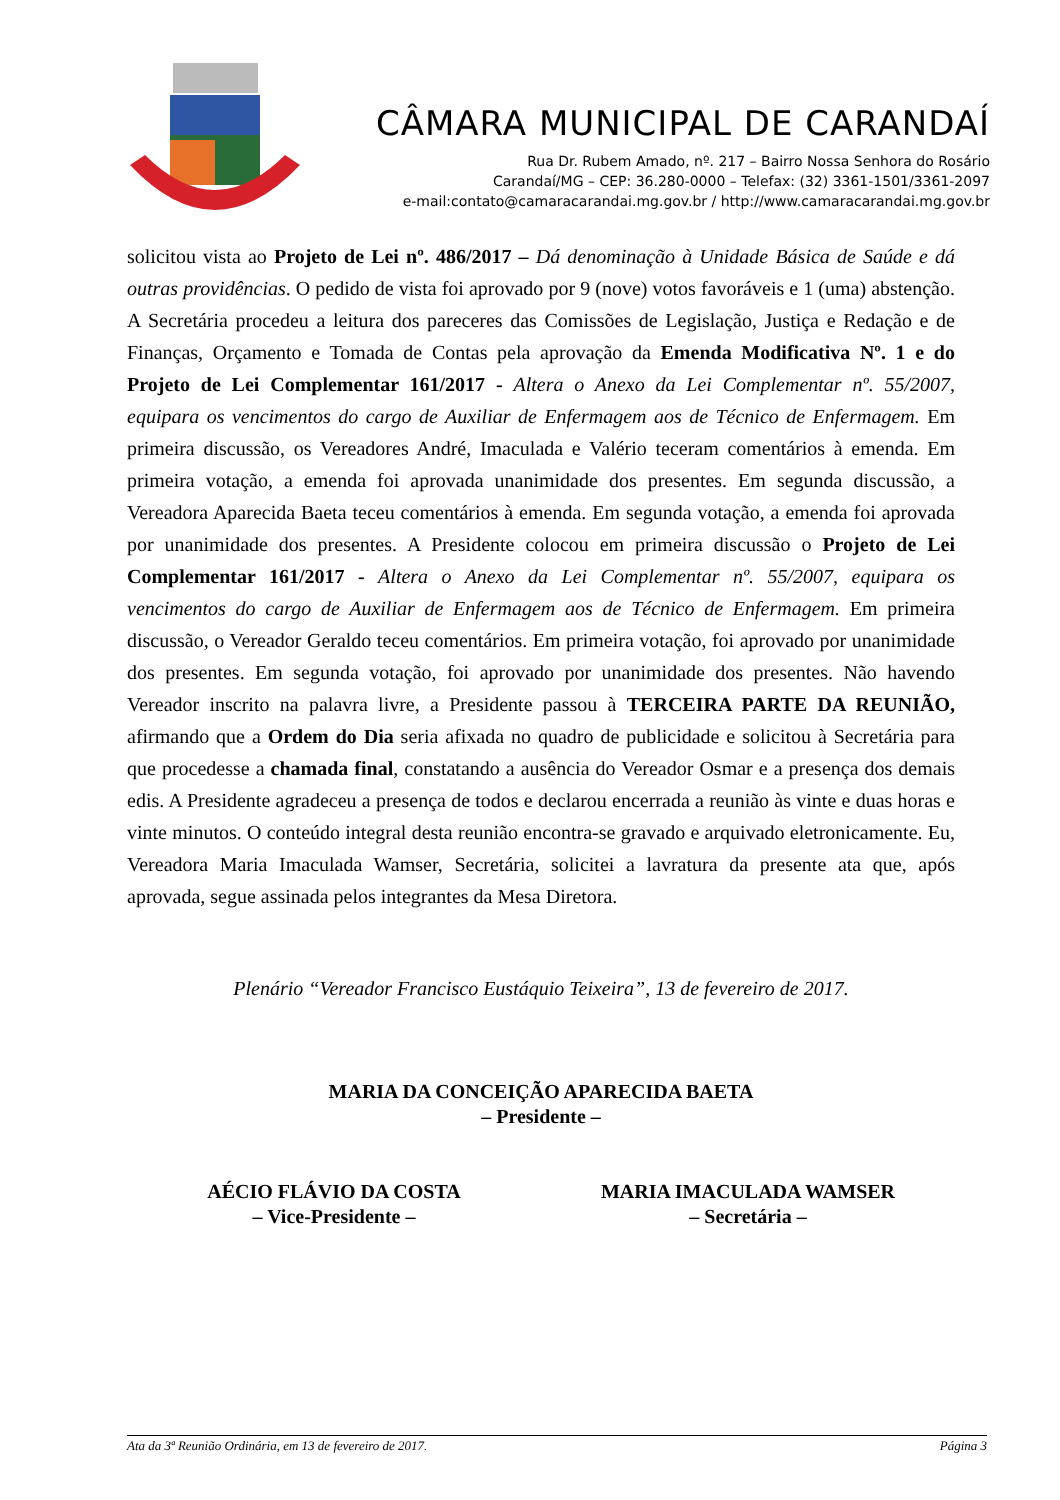CÂMARA MUNICIPAL DE CARANDAÍ
Rua Dr. Rubem Amado, nº. 217 – Bairro Nossa Senhora do Rosário
Carandaí/MG – CEP: 36.280-0000 – Telefax: (32) 3361-1501/3361-2097
e-mail:contato@camaracarandai.mg.gov.br / http://www.camaracarandai.mg.gov.br
solicitou vista ao Projeto de Lei nº. 486/2017 – Dá denominação à Unidade Básica de Saúde e dá outras providências. O pedido de vista foi aprovado por 9 (nove) votos favoráveis e 1 (uma) abstenção. A Secretária procedeu a leitura dos pareceres das Comissões de Legislação, Justiça e Redação e de Finanças, Orçamento e Tomada de Contas pela aprovação da Emenda Modificativa Nº. 1 e do Projeto de Lei Complementar 161/2017 - Altera o Anexo da Lei Complementar nº. 55/2007, equipara os vencimentos do cargo de Auxiliar de Enfermagem aos de Técnico de Enfermagem. Em primeira discussão, os Vereadores André, Imaculada e Valério teceram comentários à emenda. Em primeira votação, a emenda foi aprovada unanimidade dos presentes. Em segunda discussão, a Vereadora Aparecida Baeta teceu comentários à emenda. Em segunda votação, a emenda foi aprovada por unanimidade dos presentes. A Presidente colocou em primeira discussão o Projeto de Lei Complementar 161/2017 - Altera o Anexo da Lei Complementar nº. 55/2007, equipara os vencimentos do cargo de Auxiliar de Enfermagem aos de Técnico de Enfermagem. Em primeira discussão, o Vereador Geraldo teceu comentários. Em primeira votação, foi aprovado por unanimidade dos presentes. Em segunda votação, foi aprovado por unanimidade dos presentes. Não havendo Vereador inscrito na palavra livre, a Presidente passou à TERCEIRA PARTE DA REUNIÃO, afirmando que a Ordem do Dia seria afixada no quadro de publicidade e solicitou à Secretária para que procedesse a chamada final, constatando a ausência do Vereador Osmar e a presença dos demais edis. A Presidente agradeceu a presença de todos e declarou encerrada a reunião às vinte e duas horas e vinte minutos. O conteúdo integral desta reunião encontra-se gravado e arquivado eletronicamente. Eu, Vereadora Maria Imaculada Wamser, Secretária, solicitei a lavratura da presente ata que, após aprovada, segue assinada pelos integrantes da Mesa Diretora.
Plenário “Vereador Francisco Eustáquio Teixeira”, 13 de fevereiro de 2017.
MARIA DA CONCEIÇÃO APARECIDA BAETA
– Presidente –
AÉCIO FLÁVIO DA COSTA
– Vice-Presidente –
MARIA IMACULADA WAMSER
– Secretária –
Ata da 3ª Reunião Ordinária, em 13 de fevereiro de 2017. Página 3